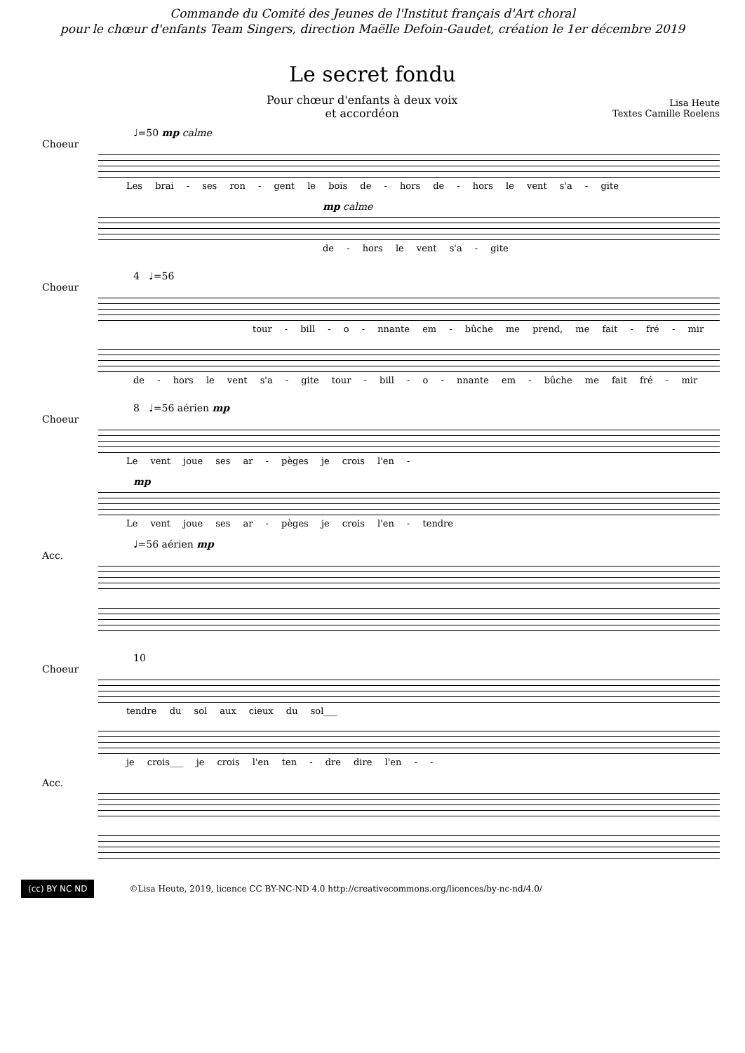Commande du Comité des Jeunes de l'Institut français d'Art choral
pour le chœur d'enfants Team Singers, direction Maëlle Defoin-Gaudet, création le 1er décembre 2019
Le secret fondu
Pour chœur d'enfants à deux voix
et accordéon
Lisa Heute
Textes Camille Roelens
♩=50 mp calme
Choeur
Les brai - ses ron - gent le bois de - hors de - hors le vent s'a - gite
mp calme
de - hors le vent s'a - gite
4 ♩=56
Choeur
tour - bill - o - nnante em - bûche me prend, me fait - fré - mir
de - hors le vent s'a - gite tour - bill - o - nnante em - bûche me fait fré - mir
8 ♩=56 aérien mp
Choeur
Le vent joue ses ar - pèges je crois l'en -
mp
Le vent joue ses ar - pèges je crois l'en - tendre
♩=56 aérien mp
Acc.
10
Choeur
tendre du sol aux cieux du sol___
je crois___ je crois l'en ten - dre dire l'en - -
Acc.
(cc) BY NC ND
©Lisa Heute, 2019, licence CC BY-NC-ND 4.0 http://creativecommons.org/licences/by-nc-nd/4.0/